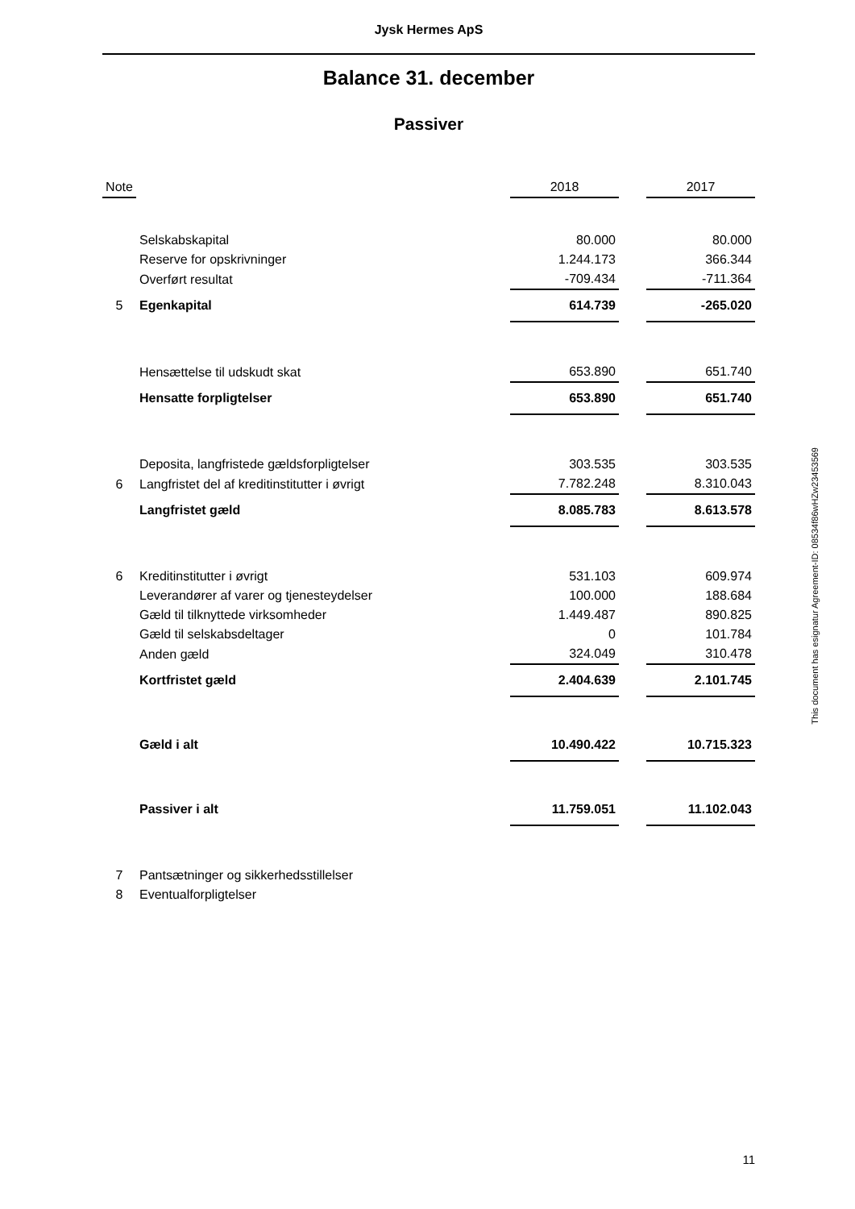Jysk Hermes ApS
Balance 31. december
Passiver
| Note | | 2018 | | 2017 |
| --- | --- | --- | --- | --- |
| | Selskabskapital | 80.000 | | 80.000 |
| | Reserve for opskrivninger | 1.244.173 | | 366.344 |
| | Overført resultat | -709.434 | | -711.364 |
| 5 | Egenkapital | 614.739 | | -265.020 |
| | Hensættelse til udskudt skat | 653.890 | | 651.740 |
| | Hensatte forpligtelser | 653.890 | | 651.740 |
| | Deposita, langfristede gældsforpligtelser | 303.535 | | 303.535 |
| 6 | Langfristet del af kreditinstitutter i øvrigt | 7.782.248 | | 8.310.043 |
| | Langfristet gæld | 8.085.783 | | 8.613.578 |
| 6 | Kreditinstitutter i øvrigt | 531.103 | | 609.974 |
| | Leverandører af varer og tjenesteydelser | 100.000 | | 188.684 |
| | Gæld til tilknyttede virksomheder | 1.449.487 | | 890.825 |
| | Gæld til selskabsdeltager | 0 | | 101.784 |
| | Anden gæld | 324.049 | | 310.478 |
| | Kortfristet gæld | 2.404.639 | | 2.101.745 |
| | Gæld i alt | 10.490.422 | | 10.715.323 |
| | Passiver i alt | 11.759.051 | | 11.102.043 |
| 7 | Pantsætninger og sikkerhedsstillelser | | | |
| 8 | Eventualforpligtelser | | | |
This document has esignatur Agreement-ID: 08534f86wHZw23453569
11